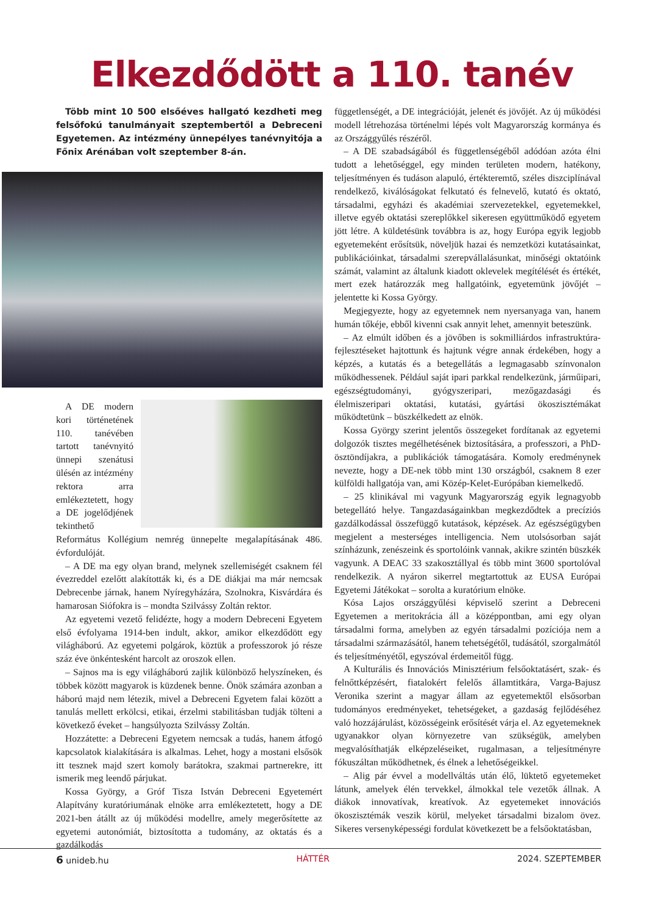Elkezdődött a 110. tanév
Több mint 10 500 elsőéves hallgató kezdheti meg felsőfokú tanulmányait szeptembertől a Debreceni Egyetemen. Az intézmény ünnepélyes tanévnyitója a Főnix Arénában volt szeptember 8-án.
A DE modern kori történetének 110. tanévében tartott tanévnyitó ünnepi szenátusi ülésén az intézmény rektora arra emlékeztetett, hogy a DE jogelődjének tekinthető Református Kollégium nemrég ünnepelte megalapításának 486. évfordulóját.
– A DE ma egy olyan brand, melynek szellemiségét csaknem fél évezreddel ezelőtt alakították ki, és a DE diákjai ma már nemcsak Debrecenbe járnak, hanem Nyíregyházára, Szolnokra, Kisvárdára és hamarosan Siófokra is – mondta Szilvássy Zoltán rektor.
Az egyetemi vezető felidézte, hogy a modern Debreceni Egyetem első évfolyama 1914-ben indult, akkor, amikor elkezdődött egy világháború. Az egyetemi polgárok, köztük a professzorok jó része száz éve önkéntesként harcolt az oroszok ellen.
– Sajnos ma is egy világháború zajlik különböző helyszíneken, és többek között magyarok is küzdenek benne. Önök számára azonban a háború majd nem létezik, mivel a Debreceni Egyetem falai között a tanulás mellett erkölcsi, etikai, érzelmi stabilitásban tudják tölteni a következő éveket – hangsúlyozta Szilvássy Zoltán.
Hozzátette: a Debreceni Egyetem nemcsak a tudás, hanem átfogó kapcsolatok kialakítására is alkalmas. Lehet, hogy a mostani elsősök itt tesznek majd szert komoly barátokra, szakmai partnerekre, itt ismerik meg leendő párjukat.
Kossa György, a Gróf Tisza István Debreceni Egyetemért Alapítvány kuratóriumának elnöke arra emlékeztetett, hogy a DE 2021-ben átállt az új működési modellre, amely megerősítette az egyetemi autonómiát, biztosította a tudomány, az oktatás és a gazdálkodás
függetlenségét, a DE integrációját, jelenét és jövőjét. Az új működési modell létrehozása történelmi lépés volt Magyarország kormánya és az Országgyűlés részéről.
– A DE szabadságából és függetlenségéből adódóan azóta élni tudott a lehetőséggel, egy minden területen modern, hatékony, teljesítményen és tudáson alapuló, értékteremtő, széles diszciplínával rendelkező, kiválóságokat felkutató és felnevelő, kutató és oktató, társadalmi, egyházi és akadémiai szervezetekkel, egyetemekkel, illetve egyéb oktatási szereplőkkel sikeresen együttműködő egyetem jött létre. A küldetésünk továbbra is az, hogy Európa egyik legjobb egyetemeként erősítsük, növeljük hazai és nemzetközi kutatásainkat, publikációinkat, társadalmi szerepvállalásunkat, minőségi oktatóink számát, valamint az általunk kiadott oklevelek megítélését és értékét, mert ezek határozzák meg hallgatóink, egyetemünk jövőjét – jelentette ki Kossa György.
Megjegyezte, hogy az egyetemnek nem nyersanyaga van, hanem humán tőkéje, ebből kivenni csak annyit lehet, amennyit beteszünk.
– Az elmúlt időben és a jövőben is sokmilliárdos infrastruktúra-fejlesztéseket hajtottunk és hajtunk végre annak érdekében, hogy a képzés, a kutatás és a betegellátás a legmagasabb színvonalon működhessenek. Például saját ipari parkkal rendelkezünk, járműipari, egészségtudományi, gyógyszeripari, mezőgazdasági és élelmiszeripari oktatási, kutatási, gyártási ökoszisztémákat működtetünk – büszkélkedett az elnök.
Kossa György szerint jelentős összegeket fordítanak az egyetemi dolgozók tisztes megélhetésének biztosítására, a professzori, a PhD-ösztöndíjakra, a publikációk támogatására. Komoly eredménynek nevezte, hogy a DE-nek több mint 130 országból, csaknem 8 ezer külföldi hallgatója van, ami Közép-Kelet-Európában kiemelkedő.
– 25 klinikával mi vagyunk Magyarország egyik legnagyobb betegellátó helye. Tangazdaságainkban megkezdődtek a precíziós gazdálkodással összefüggő kutatások, képzések. Az egészségügyben megjelent a mesterséges intelligencia. Nem utolsósorban saját színházunk, zenészeink és sportolóink vannak, akikre szintén büszkék vagyunk. A DEAC 33 szakosztállyal és több mint 3600 sportolóval rendelkezik. A nyáron sikerrel megtartottuk az EUSA Európai Egyetemi Játékokat – sorolta a kuratórium elnöke.
Kósa Lajos országgyűlési képviselő szerint a Debreceni Egyetemen a meritokrácia áll a középpontban, ami egy olyan társadalmi forma, amelyben az egyén társadalmi pozíciója nem a társadalmi származásától, hanem tehetségétől, tudásától, szorgalmától és teljesítményétől, egyszóval érdemeitől függ.
A Kulturális és Innovációs Minisztérium felsőoktatásért, szak- és felnőttképzésért, fiatalokért felelős államtitkára, Varga-Bajusz Veronika szerint a magyar állam az egyetemektől elsősorban tudományos eredményeket, tehetségeket, a gazdaság fejlődéséhez való hozzájárulást, közösségeink erősítését várja el. Az egyetemeknek ugyanakkor olyan környezetre van szükségük, amelyben megvalósíthatják elképzeléseiket, rugalmasan, a teljesítményre fókuszáltan működhetnek, és élnek a lehetőségeikkel.
– Alig pár évvel a modellváltás után élő, lüktető egyetemeket látunk, amelyek élén tervekkel, álmokkal tele vezetők állnak. A diákok innovatívak, kreatívok. Az egyetemeket innovációs ökoszisztémák veszik körül, melyeket társadalmi bizalom övez. Sikeres versenyképességi fordulat következett be a felsőoktatásban,
6 unideb.hu HÁTTÉR 2024. SZEPTEMBER